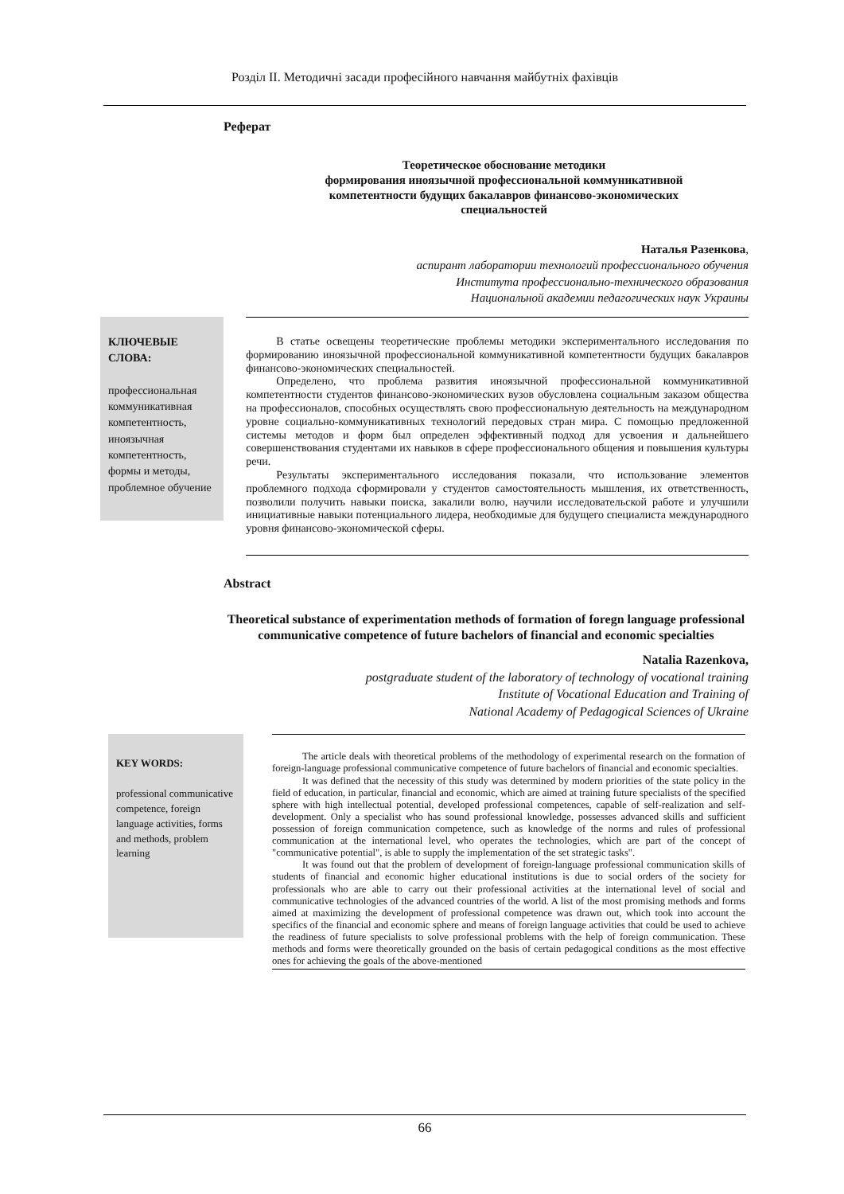Розділ ІІ. Методичні засади професійного навчання майбутніх фахівців
Реферат
Теоретическое обоснование методики
формирования иноязычной профессиональной коммуникативной
компетентности будущих бакалавров финансово-экономических
специальностей
Наталья Разенкова,
аспирант лаборатории технологий профессионального обучения
Института профессионально-технического образования
Национальной академии педагогических наук Украины
КЛЮЧЕВЫЕ СЛОВА:
профессиональная коммуникативная компетентность, иноязычная компетентность, формы и методы, проблемное обучение
В статье освещены теоретические проблемы методики экспериментального исследования по формированию иноязычной профессиональной коммуникативной компетентности будущих бакалавров финансово-экономических специальностей.
Определено, что проблема развития иноязычной профессиональной коммуникативной компетентности студентов финансово-экономических вузов обусловлена социальным заказом общества на профессионалов, способных осуществлять свою профессиональную деятельность на международном уровне социально-коммуникативных технологий передовых стран мира. С помощью предложенной системы методов и форм был определен эффективный подход для усвоения и дальнейшего совершенствования студентами их навыков в сфере профессионального общения и повышения культуры речи.
Результаты экспериментального исследования показали, что использование элементов проблемного подхода сформировали у студентов самостоятельность мышления, их ответственность, позволили получить навыки поиска, закалили волю, научили исследовательской работе и улучшили инициативные навыки потенциального лидера, необходимые для будущего специалиста международного уровня финансово-экономической сферы.
Abstract
Theoretical substance of experimentation methods of formation of foregn language professional communicative competence of future bachelors of financial and economic specialties
Natalia Razenkova,
postgraduate student of the laboratory of technology of vocational training
Institute of Vocational Education and Training of
National Academy of Pedagogical Sciences of Ukraine
KEY WORDS:
professional communicative competence, foreign language activities, forms and methods, problem learning
The article deals with theoretical problems of the methodology of experimental research on the formation of foreign-language professional communicative competence of future bachelors of financial and economic specialties.
It was defined that the necessity of this study was determined by modern priorities of the state policy in the field of education, in particular, financial and economic, which are aimed at training future specialists of the specified sphere with high intellectual potential, developed professional competences, capable of self-realization and self-development. Only a specialist who has sound professional knowledge, possesses advanced skills and sufficient possession of foreign communication competence, such as knowledge of the norms and rules of professional communication at the international level, who operates the technologies, which are part of the concept of "communicative potential", is able to supply the implementation of the set strategic tasks".
It was found out that the problem of development of foreign-language professional communication skills of students of financial and economic higher educational institutions is due to social orders of the society for professionals who are able to carry out their professional activities at the international level of social and communicative technologies of the advanced countries of the world. A list of the most promising methods and forms aimed at maximizing the development of professional competence was drawn out, which took into account the specifics of the financial and economic sphere and means of foreign language activities that could be used to achieve the readiness of future specialists to solve professional problems with the help of foreign communication. These methods and forms were theoretically grounded on the basis of certain pedagogical conditions as the most effective ones for achieving the goals of the above-mentioned
66